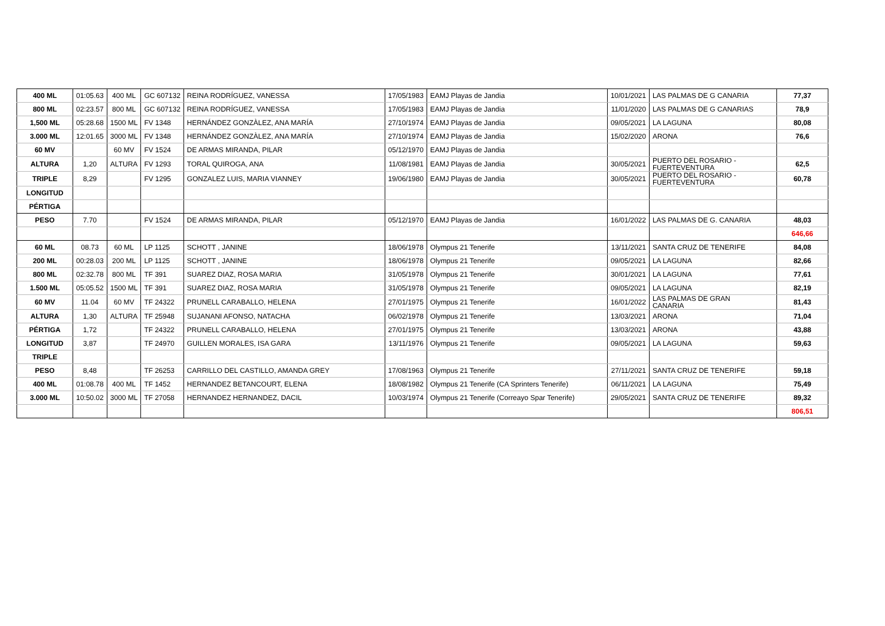| 400 ML | 01:05.63 | 400 ML | GC 607132 | REINA RODRÍGUEZ, VANESSA | 17/05/1983 | EAMJ Playas de Jandia | 10/01/2021 | LAS PALMAS DE G CANARIA | 77,37 |
| 800 ML | 02:23.57 | 800 ML | GC 607132 | REINA RODRÍGUEZ, VANESSA | 17/05/1983 | EAMJ Playas de Jandia | 11/01/2020 | LAS PALMAS DE G CANARIAS | 78,9 |
| 1,500 ML | 05:28.68 | 1500 ML | FV 1348 | HERNÁNDEZ GONZÀLEZ, ANA MARÍA | 27/10/1974 | EAMJ Playas de Jandia | 09/05/2021 | LA LAGUNA | 80,08 |
| 3.000 ML | 12:01.65 | 3000 ML | FV 1348 | HERNÁNDEZ GONZÀLEZ, ANA MARÍA | 27/10/1974 | EAMJ Playas de Jandia | 15/02/2020 | ARONA | 76,6 |
| 60 MV | | 60 MV | FV 1524 | DE ARMAS MIRANDA, PILAR | 05/12/1970 | EAMJ Playas de Jandia | | | |
| ALTURA | 1,20 | ALTURA | FV 1293 | TORAL QUIROGA, ANA | 11/08/1981 | EAMJ Playas de Jandia | 30/05/2021 | PUERTO DEL ROSARIO - FUERTEVENTURA | 62,5 |
| TRIPLE | 8,29 | | FV 1295 | GONZALEZ LUIS, MARIA VIANNEY | 19/06/1980 | EAMJ Playas de Jandia | 30/05/2021 | PUERTO DEL ROSARIO - FUERTEVENTURA | 60,78 |
| LONGITUD | | | | | | | | | |
| PÉRTIGA | | | | | | | | | |
| PESO | 7.70 | | FV 1524 | DE ARMAS MIRANDA, PILAR | 05/12/1970 | EAMJ Playas de Jandia | 16/01/2022 | LAS PALMAS DE G. CANARIA | 48,03 |
| | | | | | | | | | 646,66 |
| 60 ML | 08.73 | 60 ML | LP 1125 | SCHOTT , JANINE | 18/06/1978 | Olympus 21 Tenerife | 13/11/2021 | SANTA CRUZ DE TENERIFE | 84,08 |
| 200 ML | 00:28.03 | 200 ML | LP 1125 | SCHOTT , JANINE | 18/06/1978 | Olympus 21 Tenerife | 09/05/2021 | LA LAGUNA | 82,66 |
| 800 ML | 02:32.78 | 800 ML | TF 391 | SUAREZ DIAZ, ROSA MARIA | 31/05/1978 | Olympus 21 Tenerife | 30/01/2021 | LA LAGUNA | 77,61 |
| 1.500 ML | 05:05.52 | 1500 ML | TF 391 | SUAREZ DIAZ, ROSA MARIA | 31/05/1978 | Olympus 21 Tenerife | 09/05/2021 | LA LAGUNA | 82,19 |
| 60 MV | 11.04 | 60 MV | TF 24322 | PRUNELL CARABALLO, HELENA | 27/01/1975 | Olympus 21 Tenerife | 16/01/2022 | LAS PALMAS DE GRAN CANARIA | 81,43 |
| ALTURA | 1,30 | ALTURA | TF 25948 | SUJANANI AFONSO, NATACHA | 06/02/1978 | Olympus 21 Tenerife | 13/03/2021 | ARONA | 71,04 |
| PÉRTIGA | 1,72 | | TF 24322 | PRUNELL CARABALLO, HELENA | 27/01/1975 | Olympus 21 Tenerife | 13/03/2021 | ARONA | 43,88 |
| LONGITUD | 3,87 | | TF 24970 | GUILLEN MORALES, ISA GARA | 13/11/1976 | Olympus 21 Tenerife | 09/05/2021 | LA LAGUNA | 59,63 |
| TRIPLE | | | | | | | | | |
| PESO | 8,48 | | TF 26253 | CARRILLO DEL CASTILLO, AMANDA GREY | 17/08/1963 | Olympus 21 Tenerife | 27/11/2021 | SANTA CRUZ DE TENERIFE | 59,18 |
| 400 ML | 01:08.78 | 400 ML | TF 1452 | HERNANDEZ BETANCOURT, ELENA | 18/08/1982 | Olympus 21 Tenerife (CA Sprinters Tenerife) | 06/11/2021 | LA LAGUNA | 75,49 |
| 3.000 ML | 10:50.02 | 3000 ML | TF 27058 | HERNANDEZ HERNANDEZ, DACIL | 10/03/1974 | Olympus 21 Tenerife (Correayo Spar Tenerife) | 29/05/2021 | SANTA CRUZ DE TENERIFE | 89,32 |
| | | | | | | | | | 806,51 |